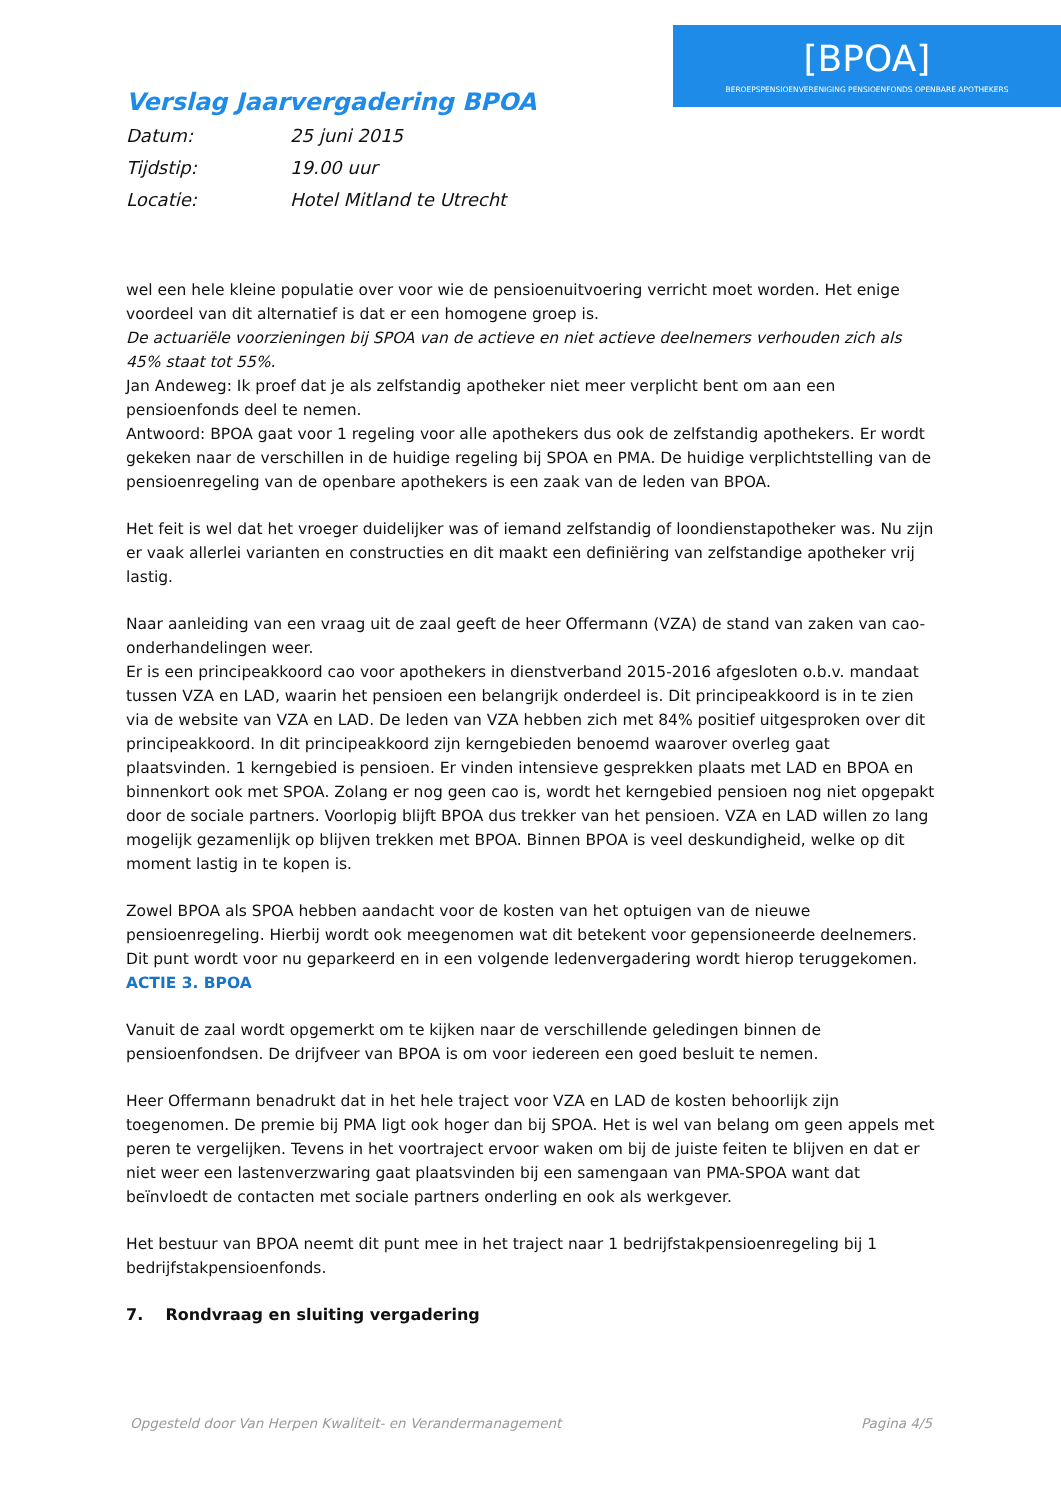[BPOA]
BEROEPSPENSIOENVERENIGING PENSIOENFONDS OPENBARE APOTHEKERS
Verslag Jaarvergadering BPOA
Datum: 25 juni 2015
Tijdstip: 19.00 uur
Locatie: Hotel Mitland te Utrecht
wel een hele kleine populatie over voor wie de pensioenuitvoering verricht moet worden. Het enige voordeel van dit alternatief is dat er een homogene groep is.
De actuariële voorzieningen bij SPOA van de actieve en niet actieve deelnemers verhouden zich als 45% staat tot 55%.
Jan Andeweg: Ik proef dat je als zelfstandig apotheker niet meer verplicht bent om aan een pensioenfonds deel te nemen.
Antwoord: BPOA gaat voor 1 regeling voor alle apothekers dus ook de zelfstandig apothekers. Er wordt gekeken naar de verschillen in de huidige regeling bij SPOA en PMA. De huidige verplichtstelling van de pensioenregeling van de openbare apothekers is een zaak van de leden van BPOA.
Het feit is wel dat het vroeger duidelijker was of iemand zelfstandig of loondienstapotheker was. Nu zijn er vaak allerlei varianten en constructies en dit maakt een definiëring van zelfstandige apotheker vrij lastig.
Naar aanleiding van een vraag uit de zaal geeft de heer Offermann (VZA) de stand van zaken van cao-onderhandelingen weer.
Er is een principeakkoord cao voor apothekers in dienstverband 2015-2016 afgesloten o.b.v. mandaat tussen VZA en LAD, waarin het pensioen een belangrijk onderdeel is. Dit principeakkoord is in te zien via de website van VZA en LAD. De leden van VZA hebben zich met 84% positief uitgesproken over dit principeakkoord. In dit principeakkoord zijn kerngebieden benoemd waarover overleg gaat plaatsvinden. 1 kerngebied is pensioen. Er vinden intensieve gesprekken plaats met LAD en BPOA en binnenkort ook met SPOA. Zolang er nog geen cao is, wordt het kerngebied pensioen nog niet opgepakt door de sociale partners. Voorlopig blijft BPOA dus trekker van het pensioen. VZA en LAD willen zo lang mogelijk gezamenlijk op blijven trekken met BPOA. Binnen BPOA is veel deskundigheid, welke op dit moment lastig in te kopen is.
Zowel BPOA als SPOA hebben aandacht voor de kosten van het optuigen van de nieuwe pensioenregeling. Hierbij wordt ook meegenomen wat dit betekent voor gepensioneerde deelnemers. Dit punt wordt voor nu geparkeerd en in een volgende ledenvergadering wordt hierop teruggekomen. ACTIE 3. BPOA
Vanuit de zaal wordt opgemerkt om te kijken naar de verschillende geledingen binnen de pensioenfondsen. De drijfveer van BPOA is om voor iedereen een goed besluit te nemen.
Heer Offermann benadrukt dat in het hele traject voor VZA en LAD de kosten behoorlijk zijn toegenomen. De premie bij PMA ligt ook hoger dan bij SPOA. Het is wel van belang om geen appels met peren te vergelijken. Tevens in het voortraject ervoor waken om bij de juiste feiten te blijven en dat er niet weer een lastenverzwaring gaat plaatsvinden bij een samengaan van PMA-SPOA want dat beïnvloedt de contacten met sociale partners onderling en ook als werkgever.
Het bestuur van BPOA neemt dit punt mee in het traject naar 1 bedrijfstakpensioenregeling bij 1 bedrijfstakpensioenfonds.
7. Rondvraag en sluiting vergadering
Opgesteld door Van Herpen Kwaliteit- en Verandermanagement Pagina 4/5